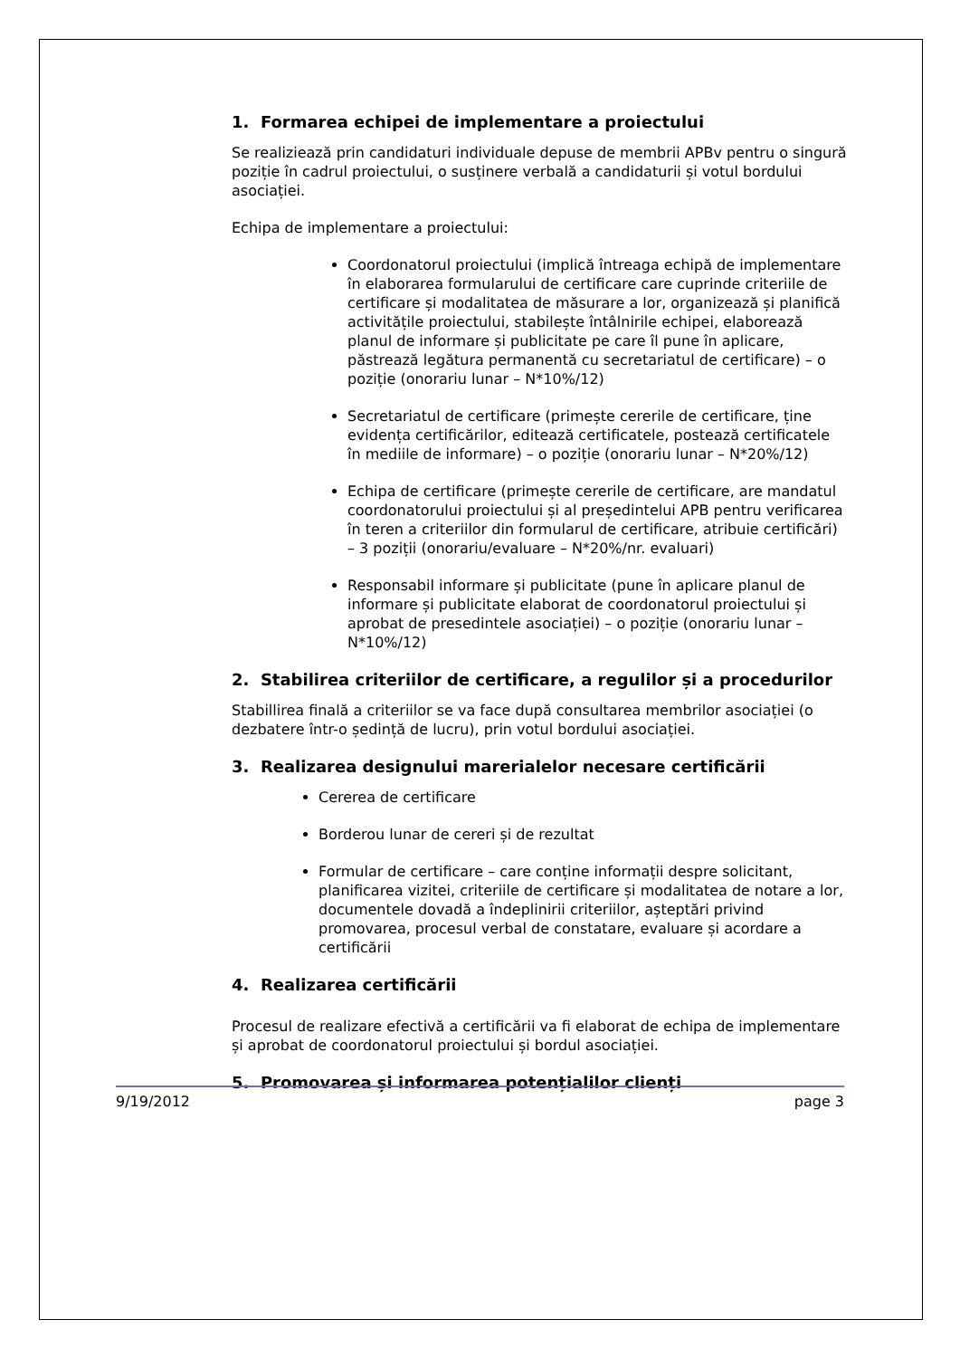1. Formarea echipei de implementare a proiectului
Se realiziează prin candidaturi individuale depuse de membrii APBv pentru o singură poziție în cadrul proiectului, o susținere verbală a candidaturii și votul bordului asociației.
Echipa de implementare a proiectului:
Coordonatorul proiectului (implică întreaga echipă de implementare în elaborarea formularului de certificare care cuprinde criteriile de certificare și modalitatea de măsurare a lor, organizează și planifică activitățile proiectului, stabilește întâlnirile echipei, elaborează planul de informare și publicitate pe care îl pune în aplicare, păstrează legătura permanentă cu secretariatul de certificare) – o poziție (onorariu lunar – N*10%/12)
Secretariatul de certificare (primește cererile de certificare, ține evidența certificărilor, editează certificatele, postează certificatele în mediile de informare) – o poziție (onorariu lunar – N*20%/12)
Echipa de certificare (primește cererile de certificare, are mandatul coordonatorului proiectului și al președintelui APB pentru verificarea în teren a criteriilor din formularul de certificare, atribuie certificări) – 3 poziții (onorariu/evaluare – N*20%/nr. evaluari)
Responsabil informare și publicitate (pune în aplicare planul de informare și publicitate elaborat de coordonatorul proiectului și aprobat de presedintele asociației) – o poziție (onorariu lunar – N*10%/12)
2. Stabilirea criteriilor de certificare, a regulilor și a procedurilor
Stabillirea finală a criteriilor se va face după consultarea membrilor asociației (o dezbatere într-o ședință de lucru), prin votul bordului asociației.
3. Realizarea designului marerialelor necesare certificării
Cererea de certificare
Borderou lunar de cereri și de rezultat
Formular de certificare – care conține informații despre solicitant, planificarea vizitei, criteriile de certificare și modalitatea de notare a lor, documentele dovadă a îndeplinirii criteriilor, așteptări privind promovarea, procesul verbal de constatare, evaluare și acordare a certificării
4. Realizarea certificării
Procesul de realizare efectivă a certificării va fi elaborat de echipa de implementare și aprobat de coordonatorul proiectului și bordul asociației.
5. Promovarea și informarea potențialilor clienți
9/19/2012 page 3